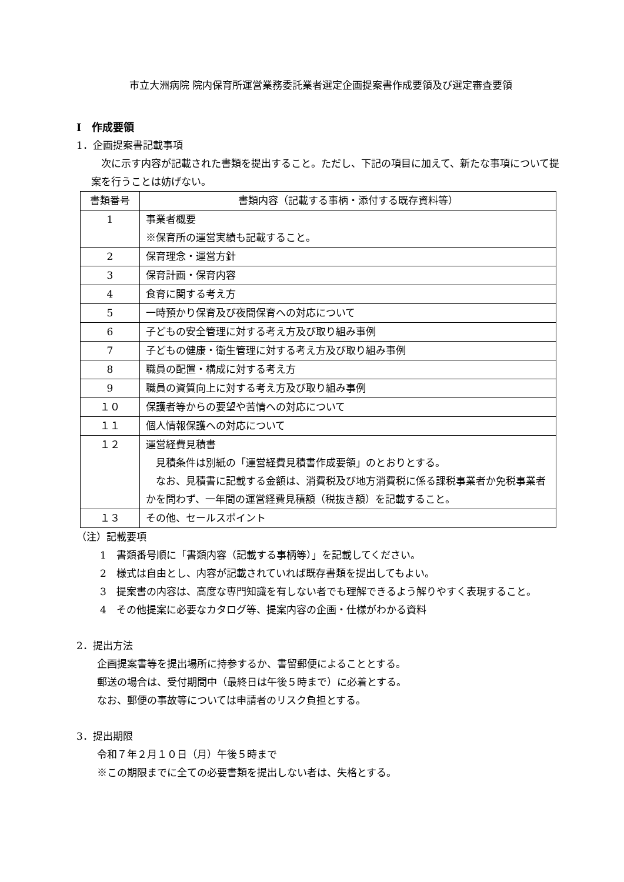市立大洲病院 院内保育所運営業務委託業者選定企画提案書作成要領及び選定審査要領
Ⅰ　作成要領
1．企画提案書記載事項
　次に示す内容が記載された書類を提出すること。ただし、下記の項目に加えて、新たな事項について提案を行うことは妨げない。
| 書類番号 | 書類内容（記載する事柄・添付する既存資料等） |
| --- | --- |
| 1 | 事業者概要 ※保育所の運営実績も記載すること。 |
| 2 | 保育理念・運営方針 |
| 3 | 保育計画・保育内容 |
| 4 | 食育に関する考え方 |
| 5 | 一時預かり保育及び夜間保育への対応について |
| 6 | 子どもの安全管理に対する考え方及び取り組み事例 |
| 7 | 子どもの健康・衛生管理に対する考え方及び取り組み事例 |
| 8 | 職員の配置・構成に対する考え方 |
| 9 | 職員の資質向上に対する考え方及び取り組み事例 |
| １０ | 保護者等からの要望や苦情への対応について |
| １１ | 個人情報保護への対応について |
| １２ | 運営経費見積書 見積条件は別紙の「運営経費見積書作成要領」のとおりとする。 なお、見積書に記載する金額は、消費税及び地方消費税に係る課税事業者か免税事業者かを問わず、一年間の運営経費見積額（税抜き額）を記載すること。 |
| １３ | その他、セールスポイント |
（注）記載要項
1　書類番号順に「書類内容（記載する事柄等）」を記載してください。
2　様式は自由とし、内容が記載されていれば既存書類を提出してもよい。
3　提案書の内容は、高度な専門知識を有しない者でも理解できるよう解りやすく表現すること。
4　その他提案に必要なカタログ等、提案内容の企画・仕様がわかる資料
2．提出方法
企画提案書等を提出場所に持参するか、書留郵便によることとする。
郵送の場合は、受付期間中（最終日は午後５時まで）に必着とする。
なお、郵便の事故等については申請者のリスク負担とする。
3．提出期限
令和７年２月１０日（月）午後５時まで
※この期限までに全ての必要書類を提出しない者は、失格とする。